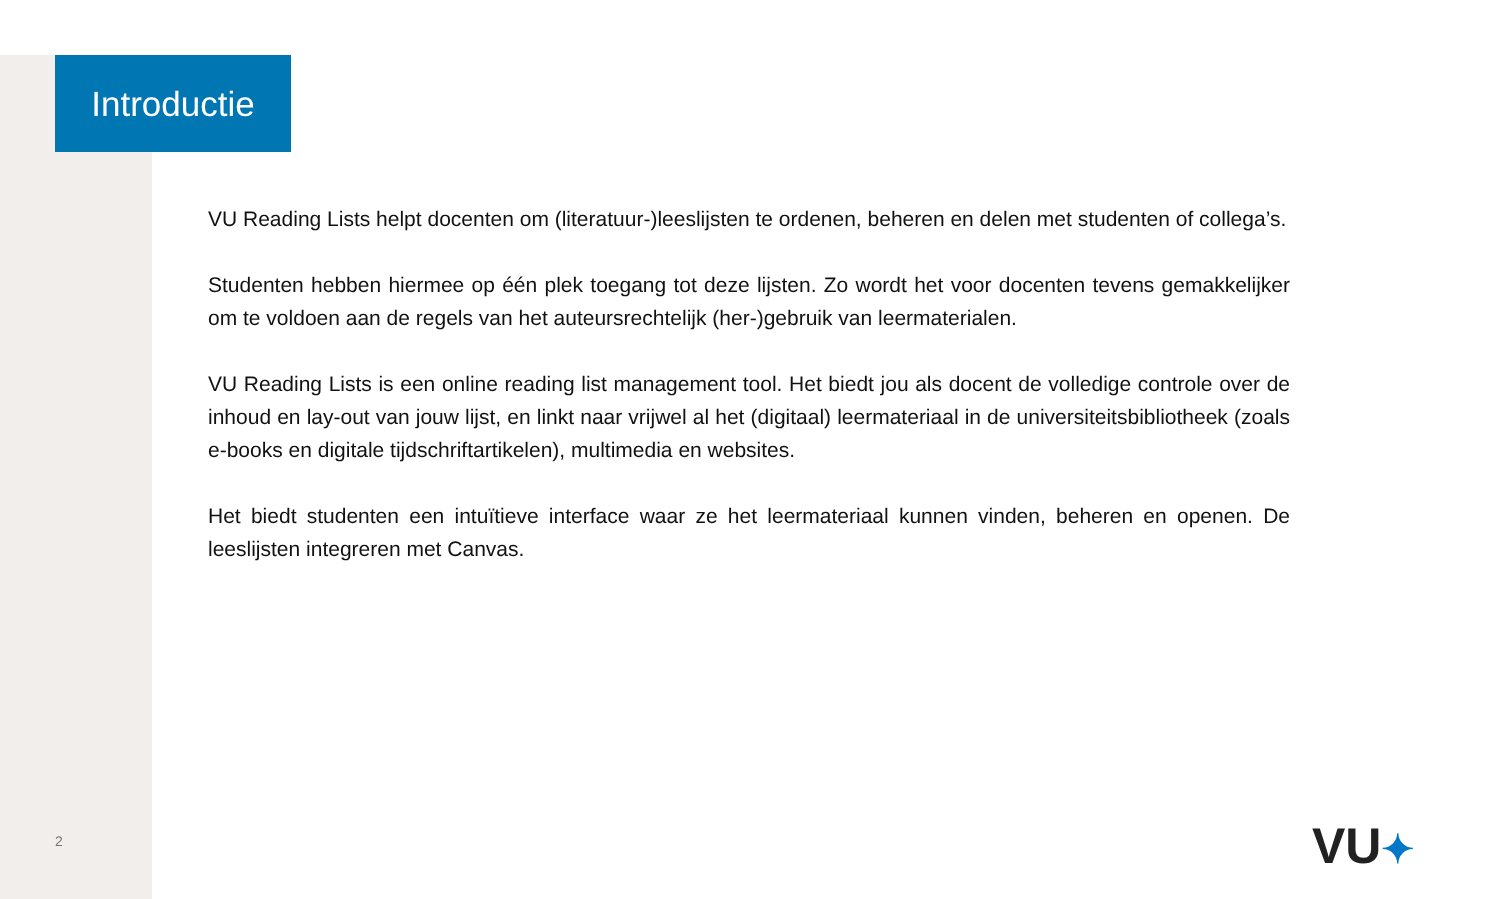Introductie
VU Reading Lists helpt docenten om (literatuur-)leeslijsten te ordenen, beheren en delen met studenten of collega’s.
Studenten hebben hiermee op één plek toegang tot deze lijsten. Zo wordt het voor docenten tevens gemakkelijker om te voldoen aan de regels van het auteursrechtelijk (her-)gebruik van leermaterialen.
VU Reading Lists is een online reading list management tool. Het biedt jou als docent de volledige controle over de inhoud en lay-out van jouw lijst, en linkt naar vrijwel al het (digitaal) leermateriaal in de universiteitsbibliotheek (zoals e-books en digitale tijdschriftartikelen), multimedia en websites.
Het biedt studenten een intuïtieve interface waar ze het leermateriaal kunnen vinden, beheren en openen. De leeslijsten integreren met Canvas.
2 VU✦